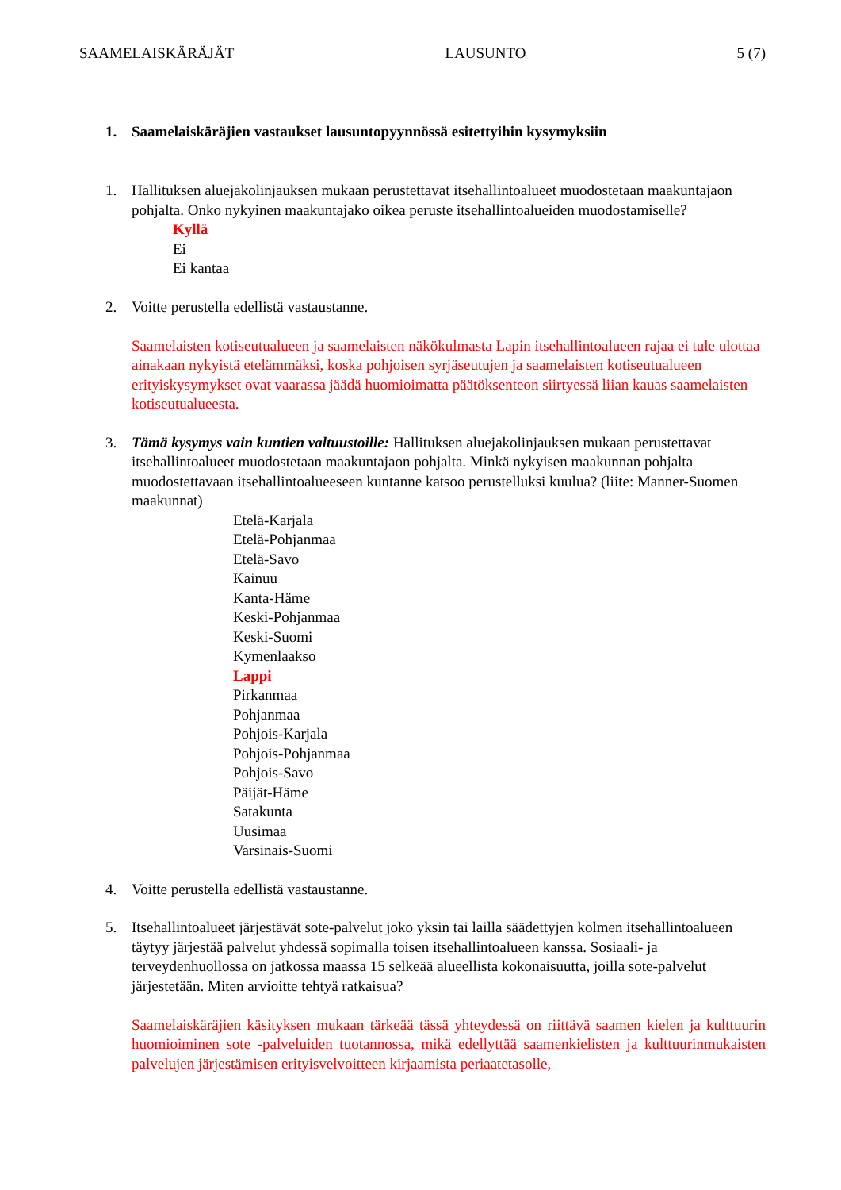SAAMELAISKÄRÄJÄT LAUSUNTO 5 (7)
1. Saamelaiskäräjien vastaukset lausuntopyynnössä esitettyihin kysymyksiin
1. Hallituksen aluejakolinjauksen mukaan perustettavat itsehallintoalueet muodostetaan maakuntajaon pohjalta. Onko nykyinen maakuntajako oikea peruste itsehallintoalueiden muodostamiselle?
Kyllä
Ei
Ei kantaa
2. Voitte perustella edellistä vastaustanne.
Saamelaisten kotiseutualueen ja saamelaisten näkökulmasta Lapin itsehallintoalueen rajaa ei tule ulottaa ainakaan nykyistä etelämmäksi, koska pohjoisen syrjäseutujen ja saamelaisten kotiseutualueen erityiskysymykset ovat vaarassa jäädä huomioimatta päätöksenteon siirtyessä liian kauas saamelaisten kotiseutualueesta.
3. Tämä kysymys vain kuntien valtuustoille: Hallituksen aluejakolinjauksen mukaan perustettavat itsehallintoalueet muodostetaan maakuntajaon pohjalta. Minkä nykyisen maakunnan pohjalta muodostettavaan itsehallintoalueeseen kuntanne katsoo perustelluksi kuulua? (liite: Manner-Suomen maakunnat)
Etelä-Karjala
Etelä-Pohjanmaa
Etelä-Savo
Kainuu
Kanta-Häme
Keski-Pohjanmaa
Keski-Suomi
Kymenlaakso
Lappi
Pirkanmaa
Pohjanmaa
Pohjois-Karjala
Pohjois-Pohjanmaa
Pohjois-Savo
Päijät-Häme
Satakunta
Uusimaa
Varsinais-Suomi
4. Voitte perustella edellistä vastaustanne.
5. Itsehallintoalueet järjestävät sote-palvelut joko yksin tai lailla säädettyjen kolmen itsehallintoalueen täytyy järjestää palvelut yhdessä sopimalla toisen itsehallintoalueen kanssa. Sosiaali- ja terveydenhuollossa on jatkossa maassa 15 selkeää alueellista kokonaisuutta, joilla sote-palvelut järjestetään. Miten arvioitte tehtyä ratkaisua?
Saamelaiskäräjien käsityksen mukaan tärkeää tässä yhteydessä on riittävä saamen kielen ja kulttuurin huomioiminen sote -palveluiden tuotannossa, mikä edellyttää saamenkielisten ja kulttuurinmukaisten palvelujen järjestämisen erityisvelvoitteen kirjaamista periaatetasolle,